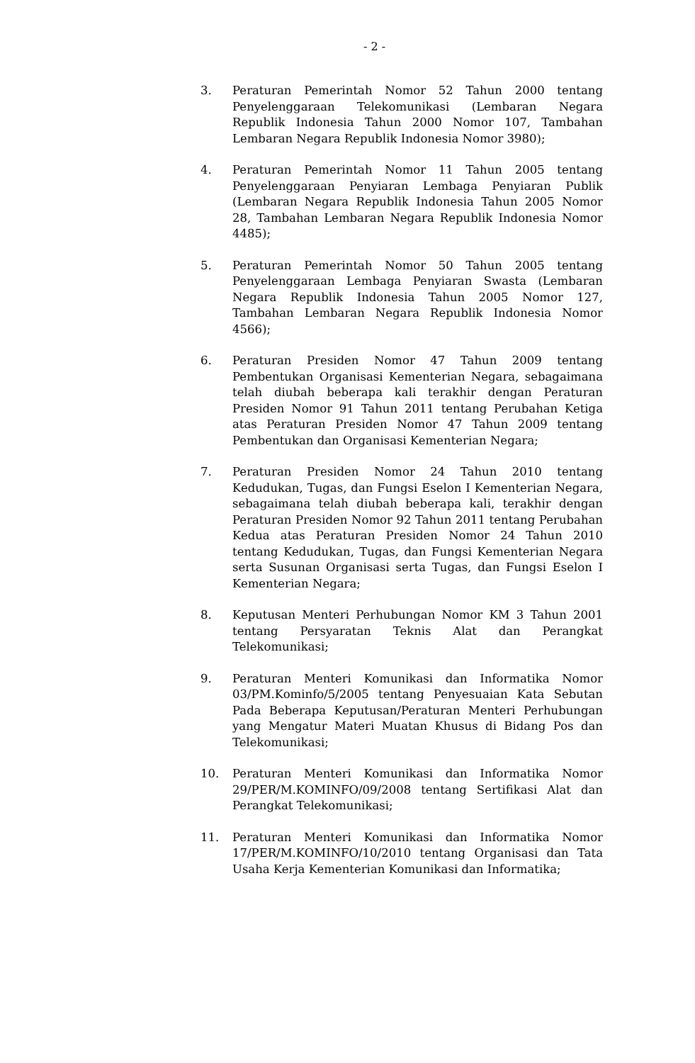- 2 -
3. Peraturan Pemerintah Nomor 52 Tahun 2000 tentang Penyelenggaraan Telekomunikasi (Lembaran Negara Republik Indonesia Tahun 2000 Nomor 107, Tambahan Lembaran Negara Republik Indonesia Nomor 3980);
4. Peraturan Pemerintah Nomor 11 Tahun 2005 tentang Penyelenggaraan Penyiaran Lembaga Penyiaran Publik (Lembaran Negara Republik Indonesia Tahun 2005 Nomor 28, Tambahan Lembaran Negara Republik Indonesia Nomor 4485);
5. Peraturan Pemerintah Nomor 50 Tahun 2005 tentang Penyelenggaraan Lembaga Penyiaran Swasta (Lembaran Negara Republik Indonesia Tahun 2005 Nomor 127, Tambahan Lembaran Negara Republik Indonesia Nomor 4566);
6. Peraturan Presiden Nomor 47 Tahun 2009 tentang Pembentukan Organisasi Kementerian Negara, sebagaimana telah diubah beberapa kali terakhir dengan Peraturan Presiden Nomor 91 Tahun 2011 tentang Perubahan Ketiga atas Peraturan Presiden Nomor 47 Tahun 2009 tentang Pembentukan dan Organisasi Kementerian Negara;
7. Peraturan Presiden Nomor 24 Tahun 2010 tentang Kedudukan, Tugas, dan Fungsi Eselon I Kementerian Negara, sebagaimana telah diubah beberapa kali, terakhir dengan Peraturan Presiden Nomor 92 Tahun 2011 tentang Perubahan Kedua atas Peraturan Presiden Nomor 24 Tahun 2010 tentang Kedudukan, Tugas, dan Fungsi Kementerian Negara serta Susunan Organisasi serta Tugas, dan Fungsi Eselon I Kementerian Negara;
8. Keputusan Menteri Perhubungan Nomor KM 3 Tahun 2001 tentang Persyaratan Teknis Alat dan Perangkat Telekomunikasi;
9. Peraturan Menteri Komunikasi dan Informatika Nomor 03/PM.Kominfo/5/2005 tentang Penyesuaian Kata Sebutan Pada Beberapa Keputusan/Peraturan Menteri Perhubungan yang Mengatur Materi Muatan Khusus di Bidang Pos dan Telekomunikasi;
10. Peraturan Menteri Komunikasi dan Informatika Nomor 29/PER/M.KOMINFO/09/2008 tentang Sertifikasi Alat dan Perangkat Telekomunikasi;
11. Peraturan Menteri Komunikasi dan Informatika Nomor 17/PER/M.KOMINFO/10/2010 tentang Organisasi dan Tata Usaha Kerja Kementerian Komunikasi dan Informatika;